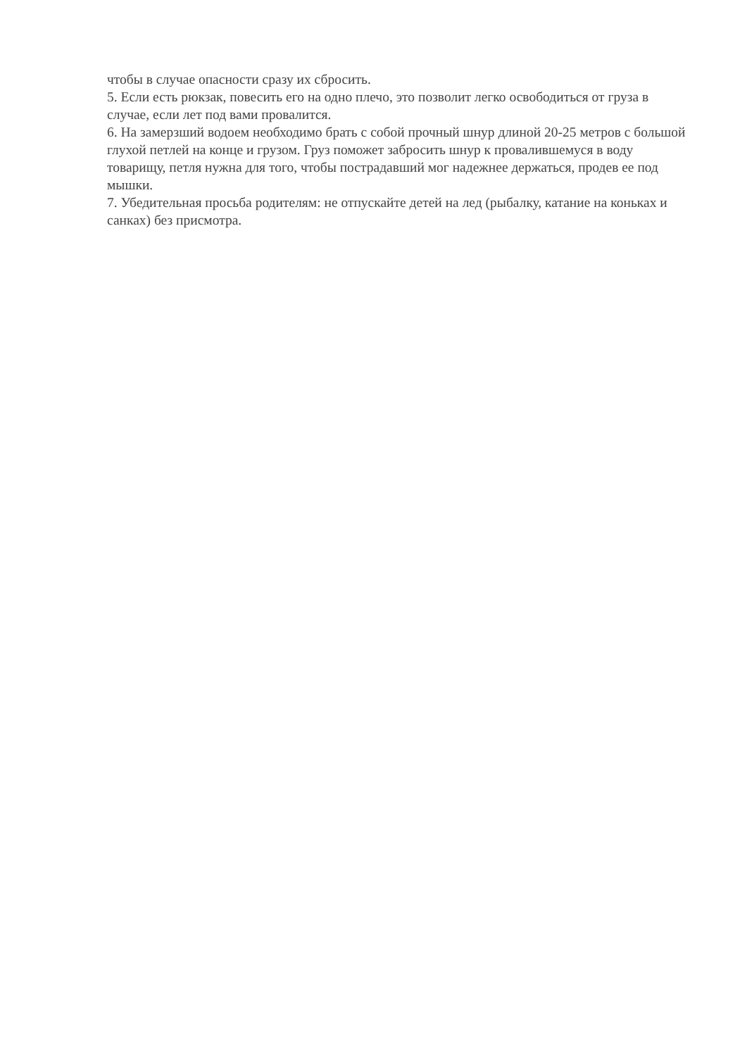чтобы в случае опасности сразу их сбросить.
5. Если есть рюкзак, повесить его на одно плечо, это позволит легко освободиться от груза в случае, если лет под вами провалится.
6. На замерзший водоем необходимо брать с собой прочный шнур длиной 20-25 метров с большой глухой петлей на конце и грузом. Груз поможет забросить шнур к провалившемуся в воду товарищу, петля нужна для того, чтобы пострадавший мог надежнее держаться, продев ее под мышки.
7. Убедительная просьба родителям: не отпускайте детей на лед (рыбалку, катание на коньках и санках) без присмотра.